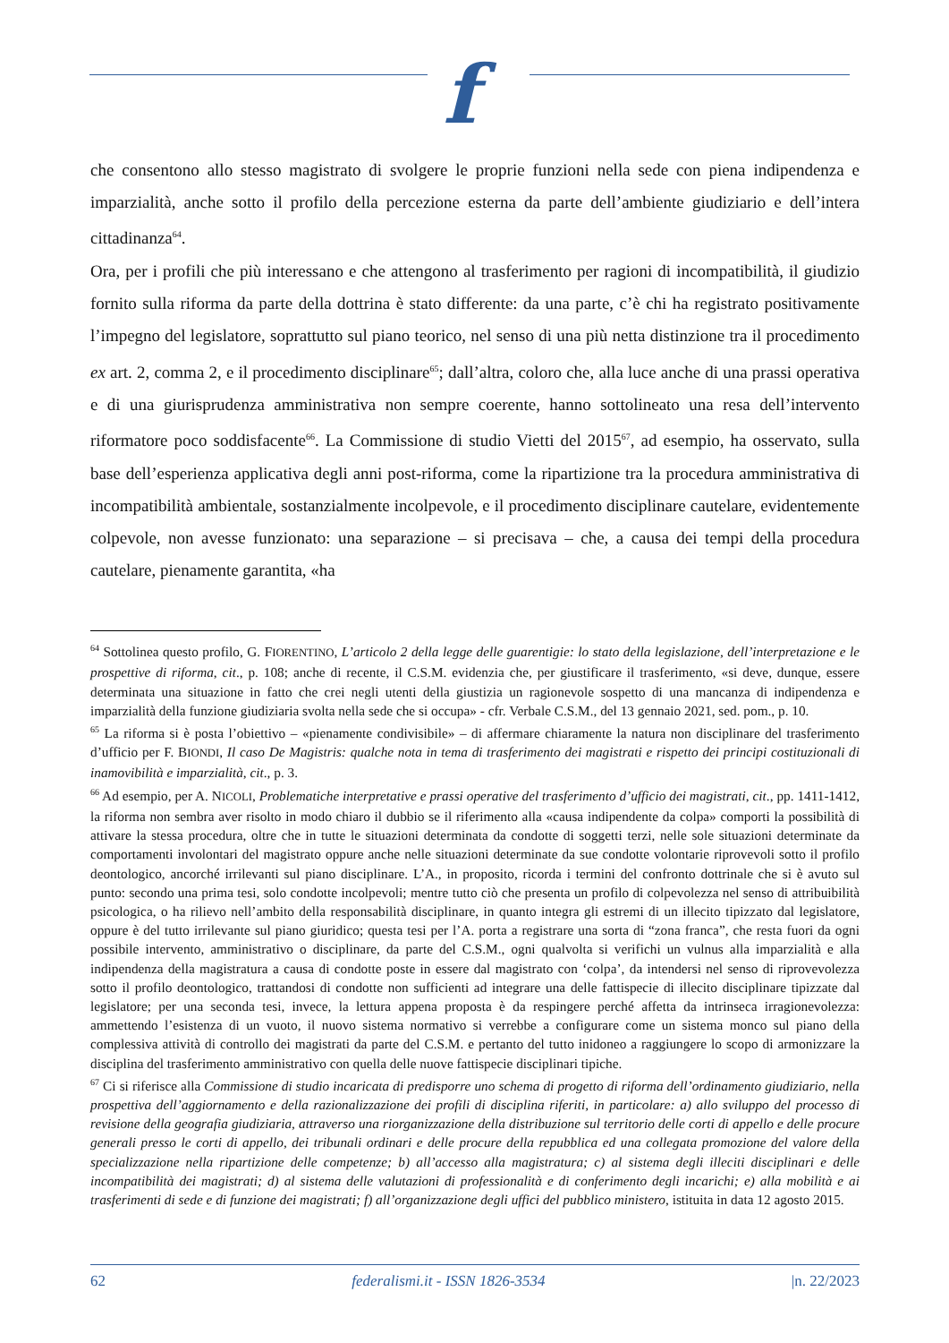f
che consentono allo stesso magistrato di svolgere le proprie funzioni nella sede con piena indipendenza e imparzialità, anche sotto il profilo della percezione esterna da parte dell’ambiente giudiziario e dell’intera cittadinanza<sup>64</sup>.
Ora, per i profili che più interessano e che attengono al trasferimento per ragioni di incompatibilità, il giudizio fornito sulla riforma da parte della dottrina è stato differente: da una parte, c’è chi ha registrato positivamente l’impegno del legislatore, soprattutto sul piano teorico, nel senso di una più netta distinzione tra il procedimento ex art. 2, comma 2, e il procedimento disciplinare<sup>65</sup>; dall’altra, coloro che, alla luce anche di una prassi operativa e di una giurisprudenza amministrativa non sempre coerente, hanno sottolineato una resa dell’intervento riformatore poco soddisfacente<sup>66</sup>. La Commissione di studio Vietti del 2015<sup>67</sup>, ad esempio, ha osservato, sulla base dell’esperienza applicativa degli anni post-riforma, come la ripartizione tra la procedura amministrativa di incompatibilità ambientale, sostanzialmente incolpevole, e il procedimento disciplinare cautelare, evidentemente colpevole, non avesse funzionato: una separazione – si precisava – che, a causa dei tempi della procedura cautelare, pienamente garantita, «ha
<sup>64</sup> Sottolinea questo profilo, G. FIORENTINO, L’articolo 2 della legge delle guarentigie: lo stato della legislazione, dell’interpretazione e le prospettive di riforma, cit., p. 108; anche di recente, il C.S.M. evidenzia che, per giustificare il trasferimento, «si deve, dunque, essere determinata una situazione in fatto che crei negli utenti della giustizia un ragionevole sospetto di una mancanza di indipendenza e imparzialità della funzione giudiziaria svolta nella sede che si occupa» - cfr. Verbale C.S.M., del 13 gennaio 2021, sed. pom., p. 10.
<sup>65</sup> La riforma si è posta l’obiettivo – «pienamente condivisibile» – di affermare chiaramente la natura non disciplinare del trasferimento d’ufficio per F. BIONDI, Il caso De Magistris: qualche nota in tema di trasferimento dei magistrati e rispetto dei principi costituzionali di inamovibilità e imparzialità, cit., p. 3.
<sup>66</sup> Ad esempio, per A. NICOLI, Problematiche interpretative e prassi operative del trasferimento d’ufficio dei magistrati, cit., pp. 1411-1412, la riforma non sembra aver risolto in modo chiaro il dubbio se il riferimento alla «causa indipendente da colpa» comporti la possibilità di attivare la stessa procedura, oltre che in tutte le situazioni determinata da condotte di soggetti terzi, nelle sole situazioni determinate da comportamenti involontari del magistrato oppure anche nelle situazioni determinate da sue condotte volontarie riprovevoli sotto il profilo deontologico, ancorché irrilevanti sul piano disciplinare. L’A., in proposito, ricorda i termini del confronto dottrinale che si è avuto sul punto: secondo una prima tesi, solo condotte incolpevoli; mentre tutto ciò che presenta un profilo di colpevolezza nel senso di attribuibilità psicologica, o ha rilievo nell’ambito della responsabilità disciplinare, in quanto integra gli estremi di un illecito tipizzato dal legislatore, oppure è del tutto irrilevante sul piano giuridico; questa tesi per l’A. porta a registrare una sorta di “zona franca”, che resta fuori da ogni possibile intervento, amministrativo o disciplinare, da parte del C.S.M., ogni qualvolta si verifichi un vulnus alla imparzialità e alla indipendenza della magistratura a causa di condotte poste in essere dal magistrato con ‘colpa’, da intendersi nel senso di riprovevolezza sotto il profilo deontologico, trattandosi di condotte non sufficienti ad integrare una delle fattispecie di illecito disciplinare tipizzate dal legislatore; per una seconda tesi, invece, la lettura appena proposta è da respingere perché affetta da intrinseca irragionevolezza: ammettendo l’esistenza di un vuoto, il nuovo sistema normativo si verrebbe a configurare come un sistema monco sul piano della complessiva attività di controllo dei magistrati da parte del C.S.M. e pertanto del tutto inidoneo a raggiungere lo scopo di armonizzare la disciplina del trasferimento amministrativo con quella delle nuove fattispecie disciplinari tipiche.
<sup>67</sup> Ci si riferisce alla Commissione di studio incaricata di predisporre uno schema di progetto di riforma dell’ordinamento giudiziario, nella prospettiva dell’aggiornamento e della razionalizzazione dei profili di disciplina riferiti, in particolare: a) allo sviluppo del processo di revisione della geografia giudiziaria, attraverso una riorganizzazione della distribuzione sul territorio delle corti di appello e delle procure generali presso le corti di appello, dei tribunali ordinari e delle procure della repubblica ed una collegata promozione del valore della specializzazione nella ripartizione delle competenze; b) all’accesso alla magistratura; c) al sistema degli illeciti disciplinari e delle incompatibilità dei magistrati; d) al sistema delle valutazioni di professionalità e di conferimento degli incarichi; e) alla mobilità e ai trasferimenti di sede e di funzione dei magistrati; f) all’organizzazione degli uffici del pubblico ministero, istituita in data 12 agosto 2015.
62 federalismi.it - ISSN 1826-3534 |n. 22/2023